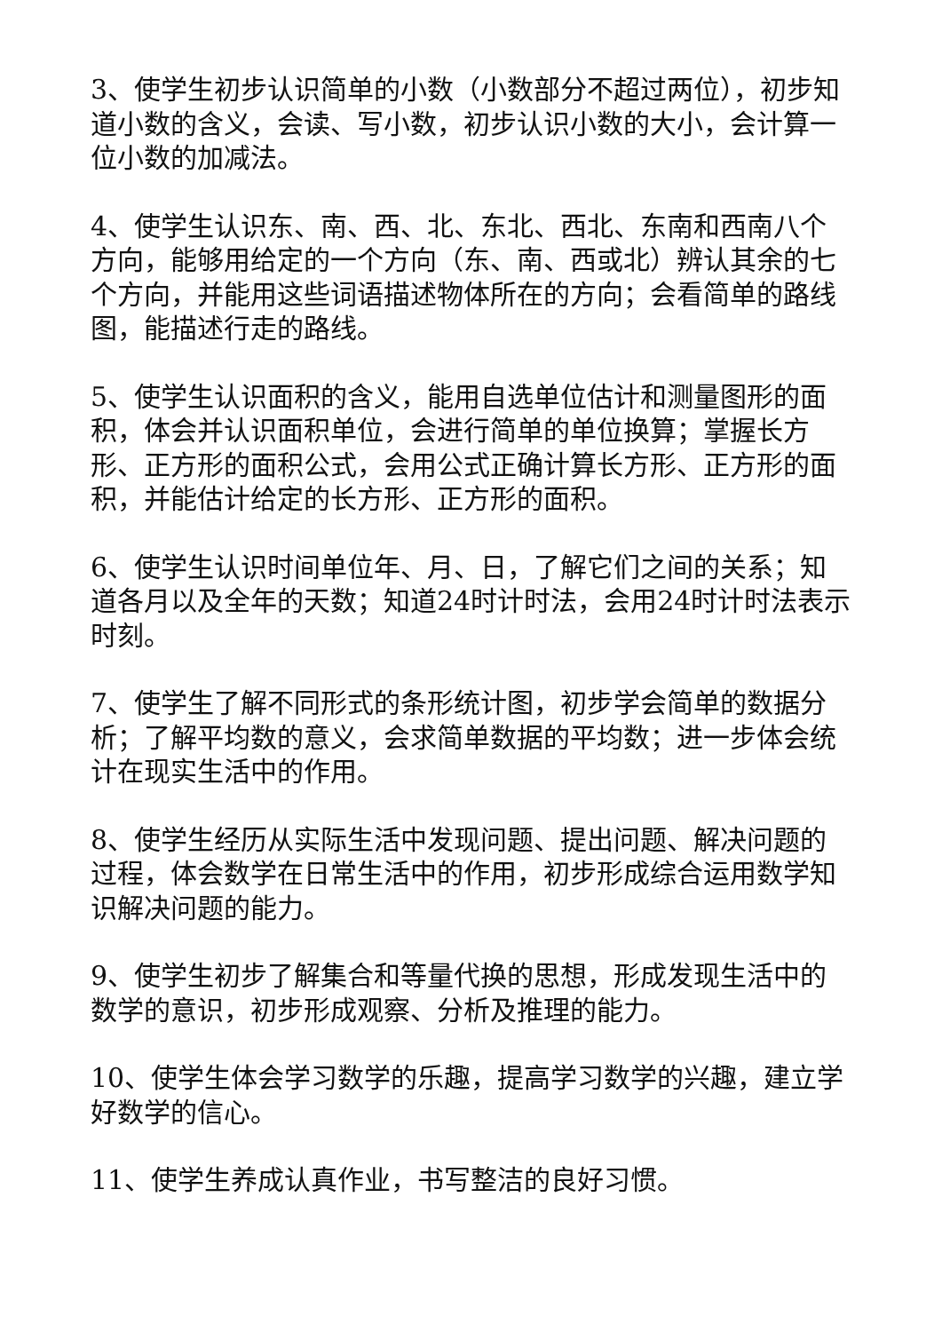3、使学生初步认识简单的小数（小数部分不超过两位），初步知道小数的含义，会读、写小数，初步认识小数的大小，会计算一位小数的加减法。
4、使学生认识东、南、西、北、东北、西北、东南和西南八个方向，能够用给定的一个方向（东、南、西或北）辨认其余的七个方向，并能用这些词语描述物体所在的方向；会看简单的路线图，能描述行走的路线。
5、使学生认识面积的含义，能用自选单位估计和测量图形的面积，体会并认识面积单位，会进行简单的单位换算；掌握长方形、正方形的面积公式，会用公式正确计算长方形、正方形的面积，并能估计给定的长方形、正方形的面积。
6、使学生认识时间单位年、月、日，了解它们之间的关系；知道各月以及全年的天数；知道24时计时法，会用24时计时法表示时刻。
7、使学生了解不同形式的条形统计图，初步学会简单的数据分析；了解平均数的意义，会求简单数据的平均数；进一步体会统计在现实生活中的作用。
8、使学生经历从实际生活中发现问题、提出问题、解决问题的过程，体会数学在日常生活中的作用，初步形成综合运用数学知识解决问题的能力。
9、使学生初步了解集合和等量代换的思想，形成发现生活中的数学的意识，初步形成观察、分析及推理的能力。
10、使学生体会学习数学的乐趣，提高学习数学的兴趣，建立学好数学的信心。
11、使学生养成认真作业，书写整洁的良好习惯。